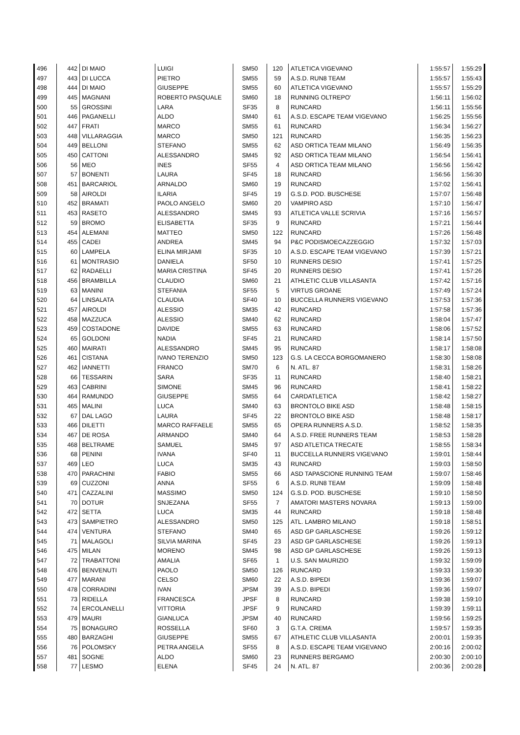| 496 | 442 | DI MAIO | LUIGI | SM50 | 120 | ATLETICA VIGEVANO | 1:55:57 | 1:55:29 |
| 497 | 443 | DI LUCCA | PIETRO | SM55 | 59 | A.S.D. RUN8 TEAM | 1:55:57 | 1:55:43 |
| 498 | 444 | DI MAIO | GIUSEPPE | SM55 | 60 | ATLETICA VIGEVANO | 1:55:57 | 1:55:29 |
| 499 | 445 | MAGNANI | ROBERTO PASQUALE | SM60 | 18 | RUNNING OLTREPO' | 1:56:11 | 1:56:02 |
| 500 | 55 | GROSSINI | LARA | SF35 | 8 | RUNCARD | 1:56:11 | 1:55:56 |
| 501 | 446 | PAGANELLI | ALDO | SM40 | 61 | A.S.D. ESCAPE TEAM VIGEVANO | 1:56:25 | 1:55:56 |
| 502 | 447 | FRATI | MARCO | SM55 | 61 | RUNCARD | 1:56:34 | 1:56:27 |
| 503 | 448 | VILLARAGGIA | MARCO | SM50 | 121 | RUNCARD | 1:56:35 | 1:56:23 |
| 504 | 449 | BELLONI | STEFANO | SM55 | 62 | ASD ORTICA TEAM MILANO | 1:56:49 | 1:56:35 |
| 505 | 450 | CATTONI | ALESSANDRO | SM45 | 92 | ASD ORTICA TEAM MILANO | 1:56:54 | 1:56:41 |
| 506 | 56 | MEO | INES | SF55 | 4 | ASD ORTICA TEAM MILANO | 1:56:56 | 1:56:42 |
| 507 | 57 | BONENTI | LAURA | SF45 | 18 | RUNCARD | 1:56:56 | 1:56:30 |
| 508 | 451 | BARCARIOL | ARNALDO | SM60 | 19 | RUNCARD | 1:57:02 | 1:56:41 |
| 509 | 58 | AIROLDI | ILARIA | SF45 | 19 | G.S.D. POD. BUSCHESE | 1:57:07 | 1:56:48 |
| 510 | 452 | BRAMATI | PAOLO ANGELO | SM60 | 20 | VAMPIRO ASD | 1:57:10 | 1:56:47 |
| 511 | 453 | RASETO | ALESSANDRO | SM45 | 93 | ATLETICA VALLE SCRIVIA | 1:57:16 | 1:56:57 |
| 512 | 59 | BROMO | ELISABETTA | SF35 | 9 | RUNCARD | 1:57:21 | 1:56:44 |
| 513 | 454 | ALEMANI | MATTEO | SM50 | 122 | RUNCARD | 1:57:26 | 1:56:48 |
| 514 | 455 | CADEI | ANDREA | SM45 | 94 | P&C PODISMOECAZZEGGIO | 1:57:32 | 1:57:03 |
| 515 | 60 | LAMPELA | ELINA MIRJAMI | SF35 | 10 | A.S.D. ESCAPE TEAM VIGEVANO | 1:57:39 | 1:57:21 |
| 516 | 61 | MONTRASIO | DANIELA | SF50 | 10 | RUNNERS DESIO | 1:57:41 | 1:57:25 |
| 517 | 62 | RADAELLI | MARIA CRISTINA | SF45 | 20 | RUNNERS DESIO | 1:57:41 | 1:57:26 |
| 518 | 456 | BRAMBILLA | CLAUDIO | SM60 | 21 | ATHLETIC CLUB VILLASANTA | 1:57:42 | 1:57:16 |
| 519 | 63 | MANINI | STEFANIA | SF55 | 5 | VIRTUS GROANE | 1:57:49 | 1:57:24 |
| 520 | 64 | LINSALATA | CLAUDIA | SF40 | 10 | BUCCELLA RUNNERS VIGEVANO | 1:57:53 | 1:57:36 |
| 521 | 457 | AIROLDI | ALESSIO | SM35 | 42 | RUNCARD | 1:57:58 | 1:57:36 |
| 522 | 458 | MAZZUCA | ALESSIO | SM40 | 62 | RUNCARD | 1:58:04 | 1:57:47 |
| 523 | 459 | COSTADONE | DAVIDE | SM55 | 63 | RUNCARD | 1:58:06 | 1:57:52 |
| 524 | 65 | GOLDONI | NADIA | SF45 | 21 | RUNCARD | 1:58:14 | 1:57:50 |
| 525 | 460 | MAIRATI | ALESSANDRO | SM45 | 95 | RUNCARD | 1:58:17 | 1:58:08 |
| 526 | 461 | CISTANA | IVANO TERENZIO | SM50 | 123 | G.S. LA CECCA BORGOMANERO | 1:58:30 | 1:58:08 |
| 527 | 462 | IANNETTI | FRANCO | SM70 | 6 | N. ATL. 87 | 1:58:31 | 1:58:26 |
| 528 | 66 | TESSARIN | SARA | SF35 | 11 | RUNCARD | 1:58:40 | 1:58:21 |
| 529 | 463 | CABRINI | SIMONE | SM45 | 96 | RUNCARD | 1:58:41 | 1:58:22 |
| 530 | 464 | RAMUNDO | GIUSEPPE | SM55 | 64 | CARDATLETICA | 1:58:42 | 1:58:27 |
| 531 | 465 | MALINI | LUCA | SM40 | 63 | BRONTOLO BIKE ASD | 1:58:48 | 1:58:15 |
| 532 | 67 | DAL LAGO | LAURA | SF45 | 22 | BRONTOLO BIKE ASD | 1:58:48 | 1:58:17 |
| 533 | 466 | DILETTI | MARCO RAFFAELE | SM55 | 65 | OPERA RUNNERS A.S.D. | 1:58:52 | 1:58:35 |
| 534 | 467 | DE ROSA | ARMANDO | SM40 | 64 | A.S.D. FREE RUNNERS TEAM | 1:58:53 | 1:58:28 |
| 535 | 468 | BELTRAME | SAMUEL | SM45 | 97 | ASD ATLETICA TRECATE | 1:58:55 | 1:58:34 |
| 536 | 68 | PENINI | IVANA | SF40 | 11 | BUCCELLA RUNNERS VIGEVANO | 1:59:01 | 1:58:44 |
| 537 | 469 | LEO | LUCA | SM35 | 43 | RUNCARD | 1:59:03 | 1:58:50 |
| 538 | 470 | PARACHINI | FABIO | SM55 | 66 | ASD TAPASCIONE RUNNING TEAM | 1:59:07 | 1:58:46 |
| 539 | 69 | CUZZONI | ANNA | SF55 | 6 | A.S.D. RUN8 TEAM | 1:59:09 | 1:58:48 |
| 540 | 471 | CAZZALINI | MASSIMO | SM50 | 124 | G.S.D. POD. BUSCHESE | 1:59:10 | 1:58:50 |
| 541 | 70 | DOTUR | SNJEZANA | SF55 | 7 | AMATORI MASTERS NOVARA | 1:59:13 | 1:59:00 |
| 542 | 472 | SETTA | LUCA | SM35 | 44 | RUNCARD | 1:59:18 | 1:58:48 |
| 543 | 473 | SAMPIETRO | ALESSANDRO | SM50 | 125 | ATL. LAMBRO MILANO | 1:59:18 | 1:58:51 |
| 544 | 474 | VENTURA | STEFANO | SM40 | 65 | ASD GP GARLASCHESE | 1:59:26 | 1:59:12 |
| 545 | 71 | MALAGOLI | SILVIA MARINA | SF45 | 23 | ASD GP GARLASCHESE | 1:59:26 | 1:59:13 |
| 546 | 475 | MILAN | MORENO | SM45 | 98 | ASD GP GARLASCHESE | 1:59:26 | 1:59:13 |
| 547 | 72 | TRABATTONI | AMALIA | SF65 | 1 | U.S. SAN MAURIZIO | 1:59:32 | 1:59:09 |
| 548 | 476 | BENVENUTI | PAOLO | SM50 | 126 | RUNCARD | 1:59:33 | 1:59:30 |
| 549 | 477 | MARANI | CELSO | SM60 | 22 | A.S.D. BIPEDI | 1:59:36 | 1:59:07 |
| 550 | 478 | CORRADINI | IVAN | JPSM | 39 | A.S.D. BIPEDI | 1:59:36 | 1:59:07 |
| 551 | 73 | RIDELLA | FRANCESCA | JPSF | 8 | RUNCARD | 1:59:38 | 1:59:10 |
| 552 | 74 | ERCOLANELLI | VITTORIA | JPSF | 9 | RUNCARD | 1:59:39 | 1:59:11 |
| 553 | 479 | MAURI | GIANLUCA | JPSM | 40 | RUNCARD | 1:59:56 | 1:59:25 |
| 554 | 75 | BONAGURO | ROSSELLA | SF60 | 3 | G.T.A. CREMA | 1:59:57 | 1:59:35 |
| 555 | 480 | BARZAGHI | GIUSEPPE | SM55 | 67 | ATHLETIC CLUB VILLASANTA | 2:00:01 | 1:59:35 |
| 556 | 76 | POLOMSKY | PETRA ANGELA | SF55 | 8 | A.S.D. ESCAPE TEAM VIGEVANO | 2:00:16 | 2:00:02 |
| 557 | 481 | SOGNE | ALDO | SM60 | 23 | RUNNERS BERGAMO | 2:00:30 | 2:00:10 |
| 558 | 77 | LESMO | ELENA | SF45 | 24 | N. ATL. 87 | 2:00:36 | 2:00:28 |